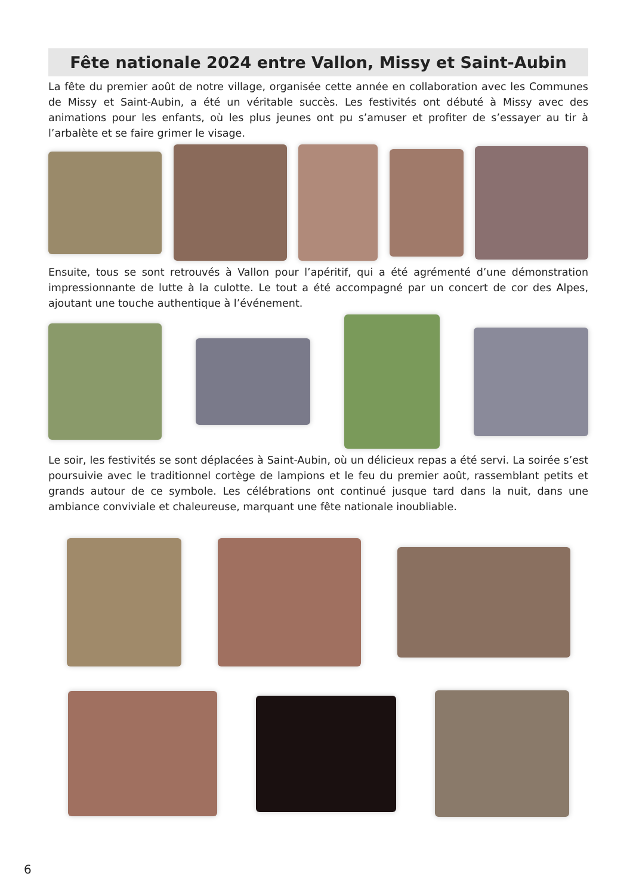Fête nationale 2024 entre Vallon, Missy et Saint-Aubin
La fête du premier août de notre village, organisée cette année en collaboration avec les Communes de Missy et Saint-Aubin, a été un véritable succès. Les festivités ont débuté à Missy avec des animations pour les enfants, où les plus jeunes ont pu s’amuser et profiter de s’essayer au tir à l’arbalète et se faire grimer le visage.
Ensuite, tous se sont retrouvés à Vallon pour l’apéritif, qui a été agrémenté d’une démonstration impressionnante de lutte à la culotte. Le tout a été accompagné par un concert de cor des Alpes, ajoutant une touche authentique à l’événement.
Le soir, les festivités se sont déplacées à Saint-Aubin, où un délicieux repas a été servi. La soirée s’est poursuivie avec le traditionnel cortège de lampions et le feu du premier août, rassemblant petits et grands autour de ce symbole. Les célébrations ont continué jusque tard dans la nuit, dans une ambiance conviviale et chaleureuse, marquant une fête nationale inoubliable.
6